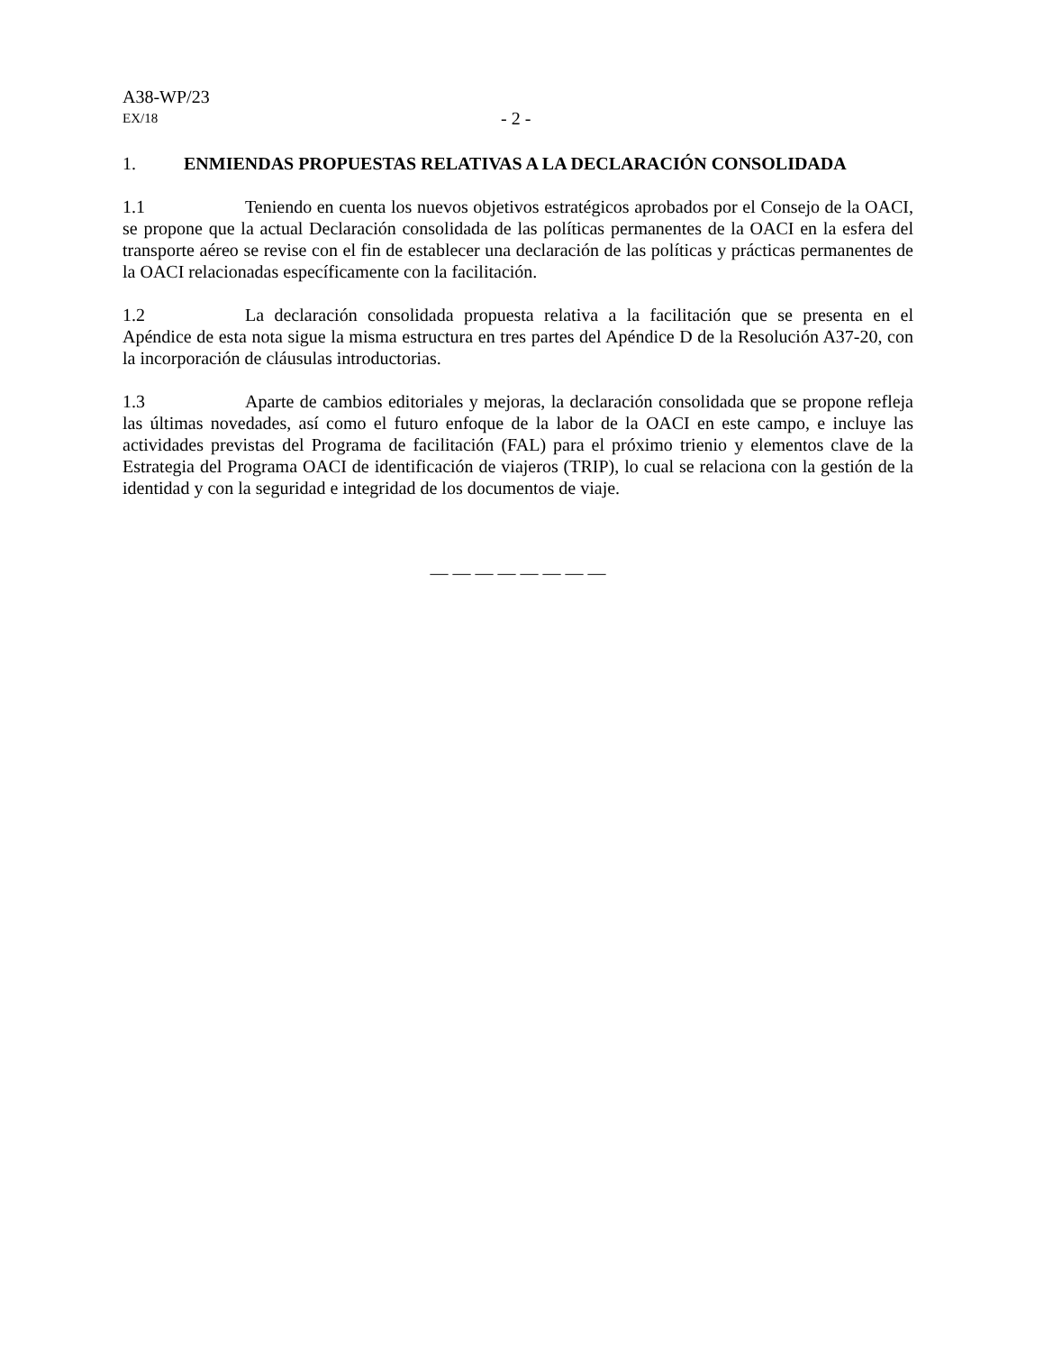A38-WP/23
EX/18 - 2 -
1. ENMIENDAS PROPUESTAS RELATIVAS A LA DECLARACIÓN CONSOLIDADA
1.1 Teniendo en cuenta los nuevos objetivos estratégicos aprobados por el Consejo de la OACI, se propone que la actual Declaración consolidada de las políticas permanentes de la OACI en la esfera del transporte aéreo se revise con el fin de establecer una declaración de las políticas y prácticas permanentes de la OACI relacionadas específicamente con la facilitación.
1.2 La declaración consolidada propuesta relativa a la facilitación que se presenta en el Apéndice de esta nota sigue la misma estructura en tres partes del Apéndice D de la Resolución A37-20, con la incorporación de cláusulas introductorias.
1.3 Aparte de cambios editoriales y mejoras, la declaración consolidada que se propone refleja las últimas novedades, así como el futuro enfoque de la labor de la OACI en este campo, e incluye las actividades previstas del Programa de facilitación (FAL) para el próximo trienio y elementos clave de la Estrategia del Programa OACI de identificación de viajeros (TRIP), lo cual se relaciona con la gestión de la identidad y con la seguridad e integridad de los documentos de viaje.
— — — — — — — —